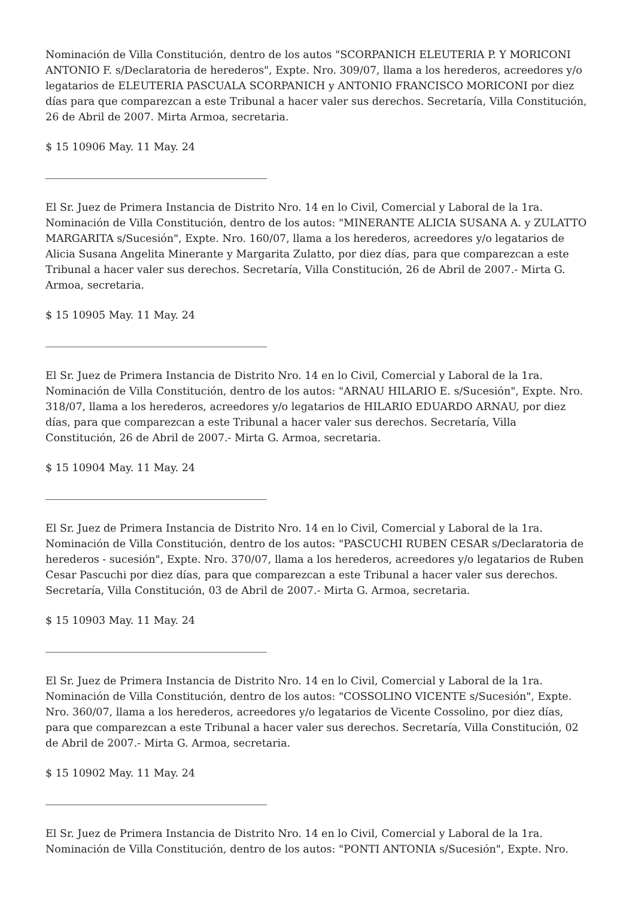Nominación de Villa Constitución, dentro de los autos "SCORPANICH ELEUTERIA P. Y MORICONI ANTONIO F. s/Declaratoria de herederos", Expte. Nro. 309/07, llama a los herederos, acreedores y/o legatarios de ELEUTERIA PASCUALA SCORPANICH y ANTONIO FRANCISCO MORICONI por diez días para que comparezcan a este Tribunal a hacer valer sus derechos. Secretaría, Villa Constitución, 26 de Abril de 2007. Mirta Armoa, secretaria.
$ 15 10906 May. 11 May. 24
El Sr. Juez de Primera Instancia de Distrito Nro. 14 en lo Civil, Comercial y Laboral de la 1ra. Nominación de Villa Constitución, dentro de los autos: "MINERANTE ALICIA SUSANA A. y ZULATTO MARGARITA s/Sucesión", Expte. Nro. 160/07, llama a los herederos, acreedores y/o legatarios de Alicia Susana Angelita Minerante y Margarita Zulatto, por diez días, para que comparezcan a este Tribunal a hacer valer sus derechos. Secretaría, Villa Constitución, 26 de Abril de 2007.- Mirta G. Armoa, secretaria.
$ 15 10905 May. 11 May. 24
El Sr. Juez de Primera Instancia de Distrito Nro. 14 en lo Civil, Comercial y Laboral de la 1ra. Nominación de Villa Constitución, dentro de los autos: "ARNAU HILARIO E. s/Sucesión", Expte. Nro. 318/07, llama a los herederos, acreedores y/o legatarios de HILARIO EDUARDO ARNAU, por diez días, para que comparezcan a este Tribunal a hacer valer sus derechos. Secretaría, Villa Constitución, 26 de Abril de 2007.- Mirta G. Armoa, secretaria.
$ 15 10904 May. 11 May. 24
El Sr. Juez de Primera Instancia de Distrito Nro. 14 en lo Civil, Comercial y Laboral de la 1ra. Nominación de Villa Constitución, dentro de los autos: "PASCUCHI RUBEN CESAR s/Declaratoria de herederos - sucesión", Expte. Nro. 370/07, llama a los herederos, acreedores y/o legatarios de Ruben Cesar Pascuchi por diez días, para que comparezcan a este Tribunal a hacer valer sus derechos. Secretaría, Villa Constitución, 03 de Abril de 2007.- Mirta G. Armoa, secretaria.
$ 15 10903 May. 11 May. 24
El Sr. Juez de Primera Instancia de Distrito Nro. 14 en lo Civil, Comercial y Laboral de la 1ra. Nominación de Villa Constitución, dentro de los autos: "COSSOLINO VICENTE s/Sucesión", Expte. Nro. 360/07, llama a los herederos, acreedores y/o legatarios de Vicente Cossolino, por diez días, para que comparezcan a este Tribunal a hacer valer sus derechos. Secretaría, Villa Constitución, 02 de Abril de 2007.- Mirta G. Armoa, secretaria.
$ 15 10902 May. 11 May. 24
El Sr. Juez de Primera Instancia de Distrito Nro. 14 en lo Civil, Comercial y Laboral de la 1ra. Nominación de Villa Constitución, dentro de los autos: "PONTI ANTONIA s/Sucesión", Expte. Nro.